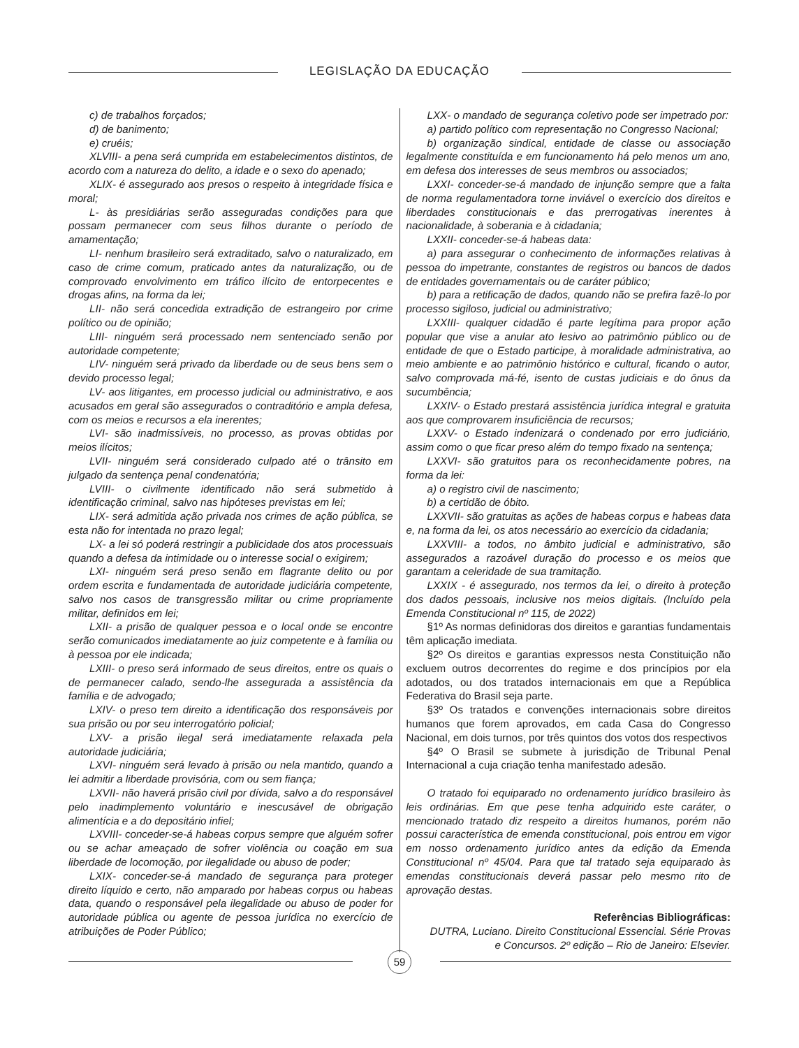LEGISLAÇÃO DA EDUCAÇÃO
c) de trabalhos forçados;
d) de banimento;
e) cruéis;
XLVIII- a pena será cumprida em estabelecimentos distintos, de acordo com a natureza do delito, a idade e o sexo do apenado;
XLIX- é assegurado aos presos o respeito à integridade física e moral;
L- às presidiárias serão asseguradas condições para que possam permanecer com seus filhos durante o período de amamentação;
LI- nenhum brasileiro será extraditado, salvo o naturalizado, em caso de crime comum, praticado antes da naturalização, ou de comprovado envolvimento em tráfico ilícito de entorpecentes e drogas afins, na forma da lei;
LII- não será concedida extradição de estrangeiro por crime político ou de opinião;
LIII- ninguém será processado nem sentenciado senão por autoridade competente;
LIV- ninguém será privado da liberdade ou de seus bens sem o devido processo legal;
LV- aos litigantes, em processo judicial ou administrativo, e aos acusados em geral são assegurados o contraditório e ampla defesa, com os meios e recursos a ela inerentes;
LVI- são inadmissíveis, no processo, as provas obtidas por meios ilícitos;
LVII- ninguém será considerado culpado até o trânsito em julgado da sentença penal condenatória;
LVIII- o civilmente identificado não será submetido à identificação criminal, salvo nas hipóteses previstas em lei;
LIX- será admitida ação privada nos crimes de ação pública, se esta não for intentada no prazo legal;
LX- a lei só poderá restringir a publicidade dos atos processuais quando a defesa da intimidade ou o interesse social o exigirem;
LXI- ninguém será preso senão em flagrante delito ou por ordem escrita e fundamentada de autoridade judiciária competente, salvo nos casos de transgressão militar ou crime propriamente militar, definidos em lei;
LXII- a prisão de qualquer pessoa e o local onde se encontre serão comunicados imediatamente ao juiz competente e à família ou à pessoa por ele indicada;
LXIII- o preso será informado de seus direitos, entre os quais o de permanecer calado, sendo-lhe assegurada a assistência da família e de advogado;
LXIV- o preso tem direito a identificação dos responsáveis por sua prisão ou por seu interrogatório policial;
LXV- a prisão ilegal será imediatamente relaxada pela autoridade judiciária;
LXVI- ninguém será levado à prisão ou nela mantido, quando a lei admitir a liberdade provisória, com ou sem fiança;
LXVII- não haverá prisão civil por dívida, salvo a do responsável pelo inadimplemento voluntário e inescusável de obrigação alimentícia e a do depositário infiel;
LXVIII- conceder-se-á habeas corpus sempre que alguém sofrer ou se achar ameaçado de sofrer violência ou coação em sua liberdade de locomoção, por ilegalidade ou abuso de poder;
LXIX- conceder-se-á mandado de segurança para proteger direito líquido e certo, não amparado por habeas corpus ou habeas data, quando o responsável pela ilegalidade ou abuso de poder for autoridade pública ou agente de pessoa jurídica no exercício de atribuições de Poder Público;
LXX- o mandado de segurança coletivo pode ser impetrado por:
a) partido político com representação no Congresso Nacional;
b) organização sindical, entidade de classe ou associação legalmente constituída e em funcionamento há pelo menos um ano, em defesa dos interesses de seus membros ou associados;
LXXI- conceder-se-á mandado de injunção sempre que a falta de norma regulamentadora torne inviável o exercício dos direitos e liberdades constitucionais e das prerrogativas inerentes à nacionalidade, à soberania e à cidadania;
LXXII- conceder-se-á habeas data:
a) para assegurar o conhecimento de informações relativas à pessoa do impetrante, constantes de registros ou bancos de dados de entidades governamentais ou de caráter público;
b) para a retificação de dados, quando não se prefira fazê-lo por processo sigiloso, judicial ou administrativo;
LXXIII- qualquer cidadão é parte legítima para propor ação popular que vise a anular ato lesivo ao patrimônio público ou de entidade de que o Estado participe, à moralidade administrativa, ao meio ambiente e ao patrimônio histórico e cultural, ficando o autor, salvo comprovada má-fé, isento de custas judiciais e do ônus da sucumbência;
LXXIV- o Estado prestará assistência jurídica integral e gratuita aos que comprovarem insuficiência de recursos;
LXXV- o Estado indenizará o condenado por erro judiciário, assim como o que ficar preso além do tempo fixado na sentença;
LXXVI- são gratuitos para os reconhecidamente pobres, na forma da lei:
a) o registro civil de nascimento;
b) a certidão de óbito.
LXXVII- são gratuitas as ações de habeas corpus e habeas data e, na forma da lei, os atos necessário ao exercício da cidadania;
LXXVIII- a todos, no âmbito judicial e administrativo, são assegurados a razoável duração do processo e os meios que garantam a celeridade de sua tramitação.
LXXIX - é assegurado, nos termos da lei, o direito à proteção dos dados pessoais, inclusive nos meios digitais. (Incluído pela Emenda Constitucional nº 115, de 2022)
§1º As normas definidoras dos direitos e garantias fundamentais têm aplicação imediata.
§2º Os direitos e garantias expressos nesta Constituição não excluem outros decorrentes do regime e dos princípios por ela adotados, ou dos tratados internacionais em que a República Federativa do Brasil seja parte.
§3º Os tratados e convenções internacionais sobre direitos humanos que forem aprovados, em cada Casa do Congresso Nacional, em dois turnos, por três quintos dos votos dos respectivos
§4º O Brasil se submete à jurisdição de Tribunal Penal Internacional a cuja criação tenha manifestado adesão.
O tratado foi equiparado no ordenamento jurídico brasileiro às leis ordinárias. Em que pese tenha adquirido este caráter, o mencionado tratado diz respeito a direitos humanos, porém não possui característica de emenda constitucional, pois entrou em vigor em nosso ordenamento jurídico antes da edição da Emenda Constitucional nº 45/04. Para que tal tratado seja equiparado às emendas constitucionais deverá passar pelo mesmo rito de aprovação destas.
Referências Bibliográficas:
DUTRA, Luciano. Direito Constitucional Essencial. Série Provas e Concursos. 2º edição – Rio de Janeiro: Elsevier.
59